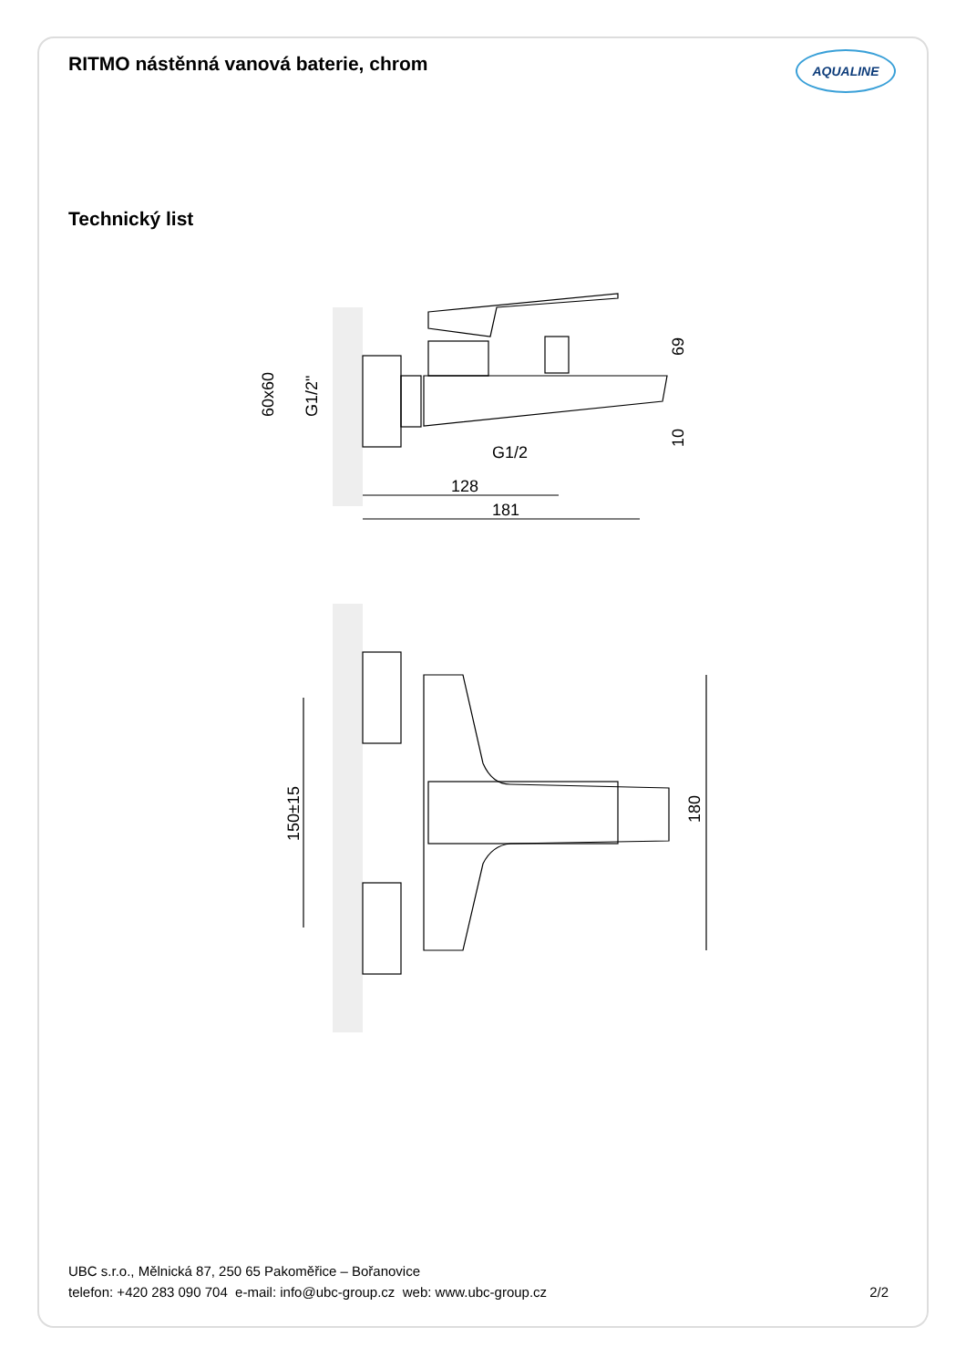RITMO nástěnná vanová baterie, chrom
AQUALINE
Technický list
60x60
G1/2"
69
10
G1/2
128
181
150±15
180
UBC s.r.o., Mělnická 87, 250 65 Pakoměřice – Bořanovice
telefon: +420 283 090 704 e-mail: info@ubc-group.cz web: www.ubc-group.cz
2/2